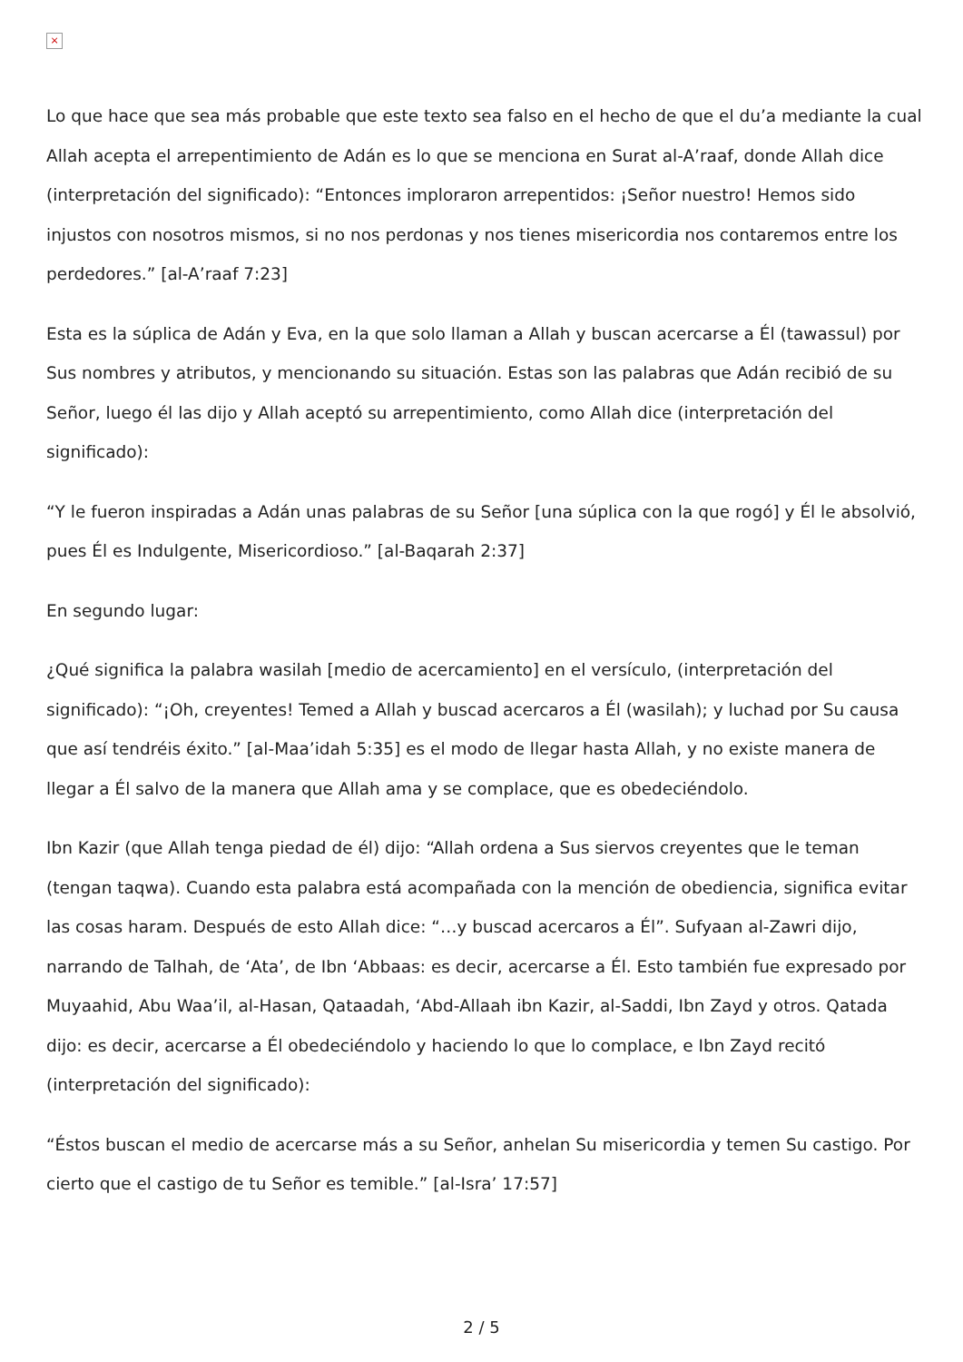×
Lo que hace que sea más probable que este texto sea falso en el hecho de que el du’a mediante la cual Allah acepta el arrepentimiento de Adán es lo que se menciona en Surat al-A’raaf, donde Allah dice (interpretación del significado): “Entonces imploraron arrepentidos: ¡Señor nuestro! Hemos sido injustos con nosotros mismos, si no nos perdonas y nos tienes misericordia nos contaremos entre los perdedores.” [al-A’raaf 7:23]
Esta es la súplica de Adán y Eva, en la que solo llaman a Allah y buscan acercarse a Él (tawassul) por Sus nombres y atributos, y mencionando su situación. Estas son las palabras que Adán recibió de su Señor, luego él las dijo y Allah aceptó su arrepentimiento, como Allah dice (interpretación del significado):
“Y le fueron inspiradas a Adán unas palabras de su Señor [una súplica con la que rogó] y Él le absolvió, pues Él es Indulgente, Misericordioso.” [al-Baqarah 2:37]
En segundo lugar:
¿Qué significa la palabra wasilah [medio de acercamiento] en el versículo, (interpretación del significado): “¡Oh, creyentes! Temed a Allah y buscad acercaros a Él (wasilah); y luchad por Su causa que así tendréis éxito.” [al-Maa’idah 5:35] es el modo de llegar hasta Allah, y no existe manera de llegar a Él salvo de la manera que Allah ama y se complace, que es obedeciéndolo.
Ibn Kazir (que Allah tenga piedad de él) dijo: “Allah ordena a Sus siervos creyentes que le teman (tengan taqwa). Cuando esta palabra está acompañada con la mención de obediencia, significa evitar las cosas haram. Después de esto Allah dice: “…y buscad acercaros a Él”. Sufyaan al-Zawri dijo, narrando de Talhah, de ‘Ata’, de Ibn ‘Abbaas: es decir, acercarse a Él. Esto también fue expresado por Muyaahid, Abu Waa’il, al-Hasan, Qataadah, ‘Abd-Allaah ibn Kazir, al-Saddi, Ibn Zayd y otros. Qatada dijo: es decir, acercarse a Él obedeciéndolo y haciendo lo que lo complace, e Ibn Zayd recitó (interpretación del significado):
“Éstos buscan el medio de acercarse más a su Señor, anhelan Su misericordia y temen Su castigo. Por cierto que el castigo de tu Señor es temible.” [al-Isra’ 17:57]
2 / 5